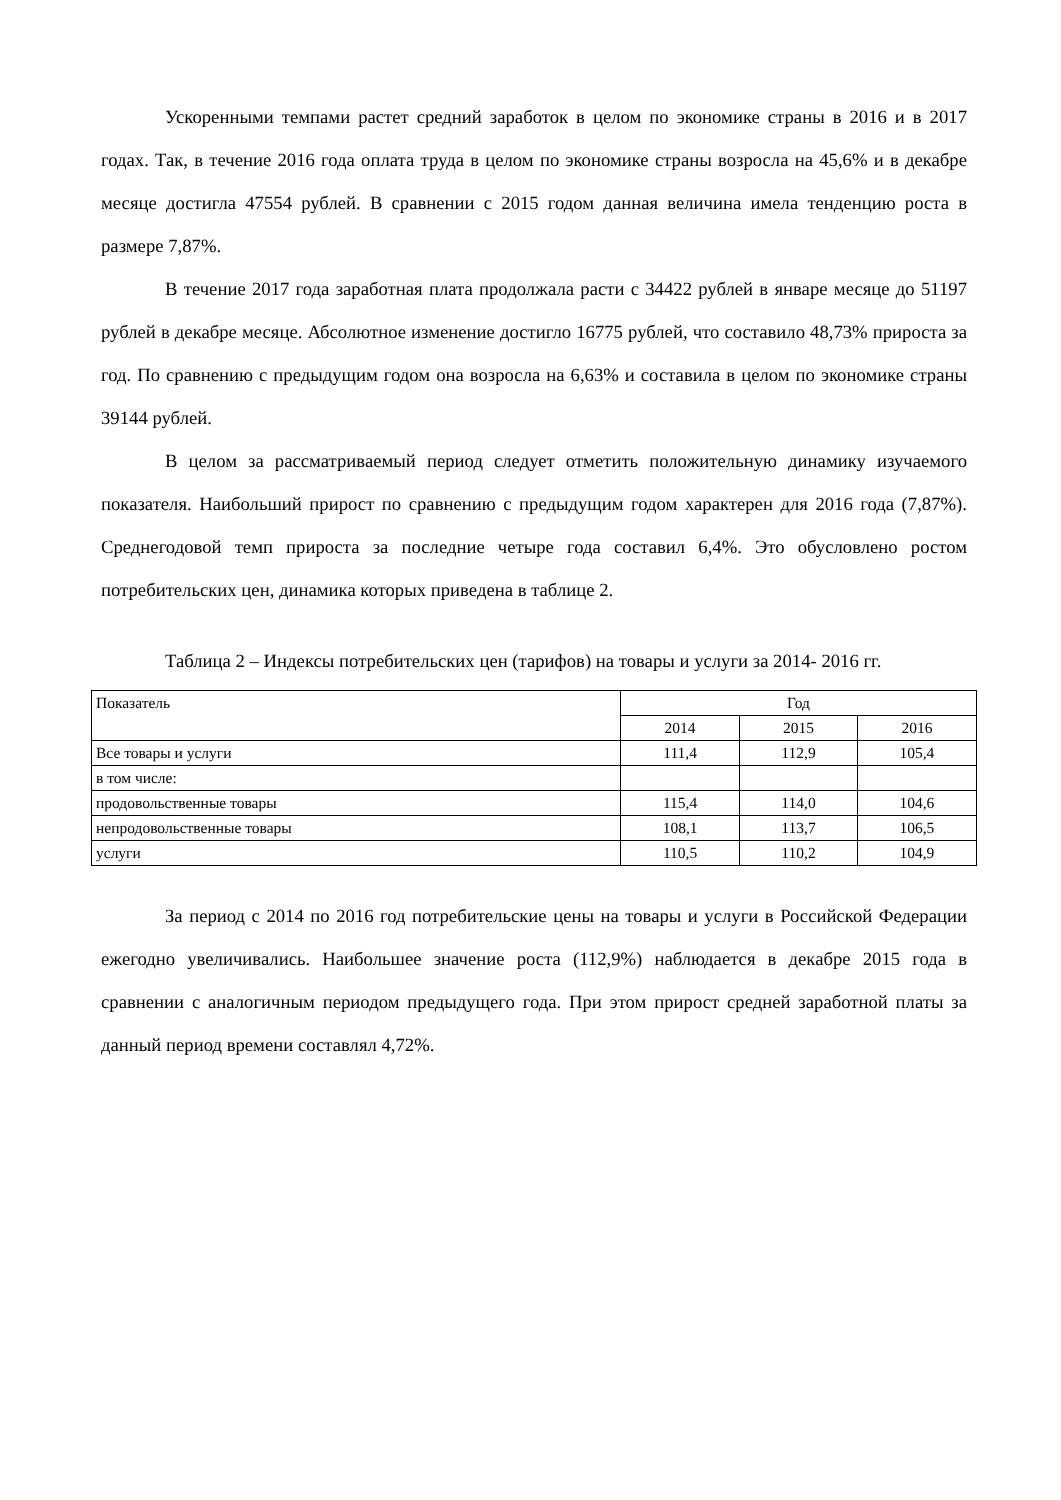Ускоренными темпами растет средний заработок в целом по экономике страны в 2016 и в 2017 годах. Так, в течение 2016 года оплата труда в целом по экономике страны возросла на 45,6% и в декабре месяце достигла 47554 рублей. В сравнении с 2015 годом данная величина имела тенденцию роста в размере 7,87%.
В течение 2017 года заработная плата продолжала расти с 34422 рублей в январе месяце до 51197 рублей в декабре месяце. Абсолютное изменение достигло 16775 рублей, что составило 48,73% прироста за год. По сравнению с предыдущим годом она возросла на 6,63% и составила в целом по экономике страны 39144 рублей.
В целом за рассматриваемый период следует отметить положительную динамику изучаемого показателя. Наибольший прирост по сравнению с предыдущим годом характерен для 2016 года (7,87%). Среднегодовой темп прироста за последние четыре года составил 6,4%. Это обусловлено ростом потребительских цен, динамика которых приведена в таблице 2.
Таблица 2 – Индексы потребительских цен (тарифов) на товары и услуги за 2014- 2016 гг.
| Показатель | Год | | |
| --- | --- | --- | --- |
| | 2014 | 2015 | 2016 |
| Все товары и услуги | 111,4 | 112,9 | 105,4 |
| в том числе: | | | |
| продовольственные товары | 115,4 | 114,0 | 104,6 |
| непродовольственные товары | 108,1 | 113,7 | 106,5 |
| услуги | 110,5 | 110,2 | 104,9 |
За период с 2014 по 2016 год потребительские цены на товары и услуги в Российской Федерации ежегодно увеличивались. Наибольшее значение роста (112,9%) наблюдается в декабре 2015 года в сравнении с аналогичным периодом предыдущего года. При этом прирост средней заработной платы за данный период времени составлял 4,72%.